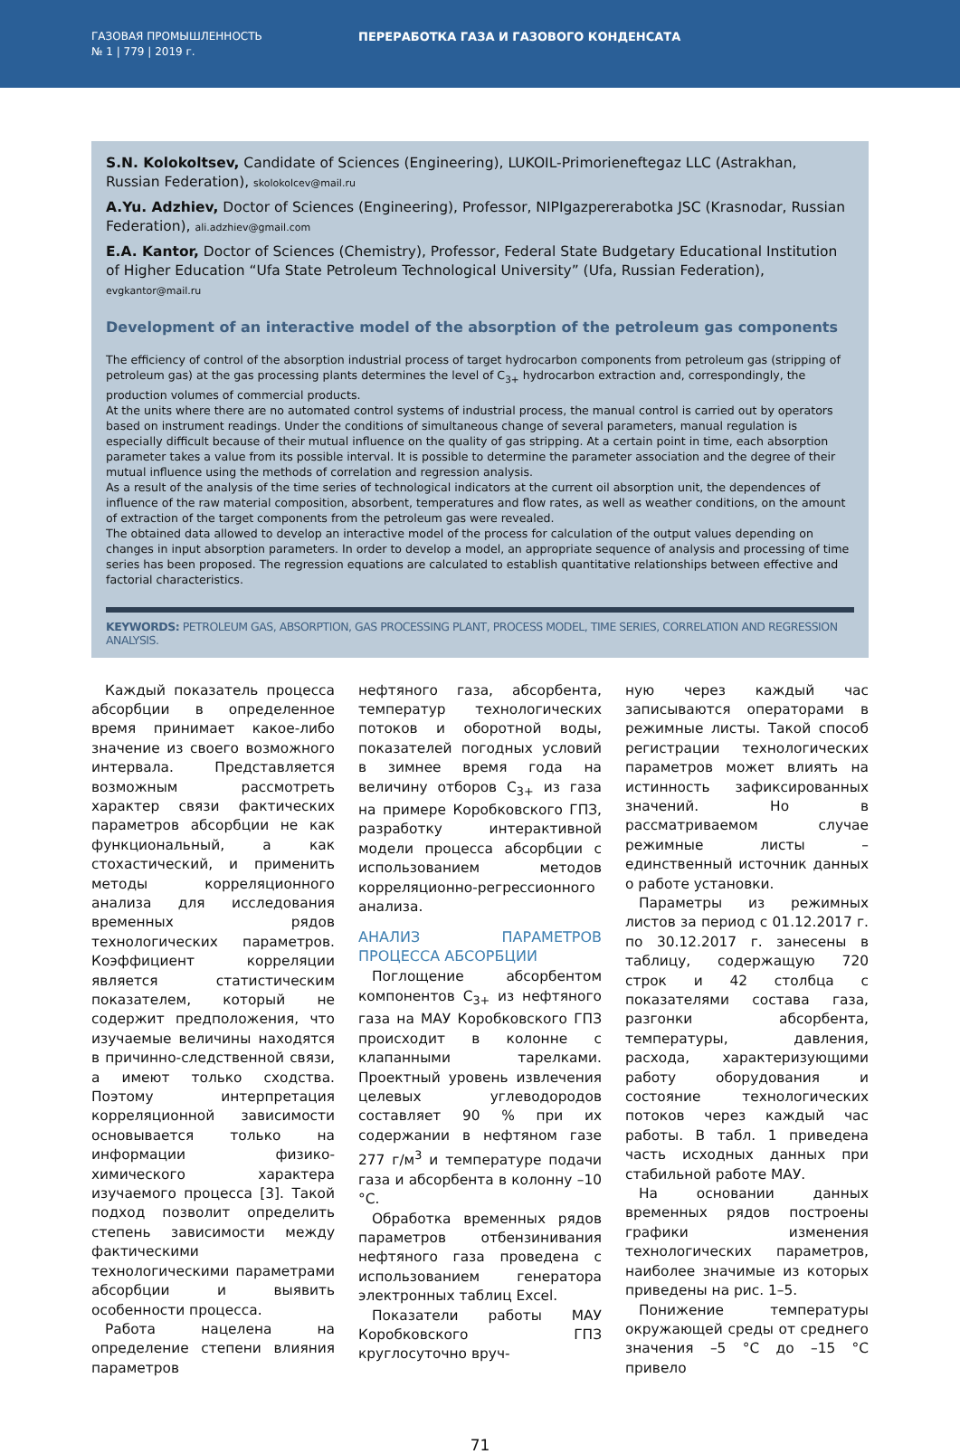ГАЗОВАЯ ПРОМЫШЛЕННОСТЬ
№ 1 | 779 | 2019 г.
ПЕРЕРАБОТКА ГАЗА И ГАЗОВОГО КОНДЕНСАТА
S.N. Kolokoltsev, Candidate of Sciences (Engineering), LUKOIL-Primorieneftegaz LLC (Astrakhan, Russian Federation), skolokolcev@mail.ru
A.Yu. Adzhiev, Doctor of Sciences (Engineering), Professor, NIPIgazpererabotka JSC (Krasnodar, Russian Federation), ali.adzhiev@gmail.com
E.A. Kantor, Doctor of Sciences (Chemistry), Professor, Federal State Budgetary Educational Institution of Higher Education “Ufa State Petroleum Technological University” (Ufa, Russian Federation),
evgkantor@mail.ru
Development of an interactive model of the absorption of the petroleum gas components
The efficiency of control of the absorption industrial process of target hydrocarbon components from petroleum gas (stripping of petroleum gas) at the gas processing plants determines the level of C<sub>3+</sub> hydrocarbon extraction and, correspondingly, the production volumes of commercial products.
At the units where there are no automated control systems of industrial process, the manual control is carried out by operators based on instrument readings. Under the conditions of simultaneous change of several parameters, manual regulation is especially difficult because of their mutual influence on the quality of gas stripping. At a certain point in time, each absorption parameter takes a value from its possible interval. It is possible to determine the parameter association and the degree of their mutual influence using the methods of correlation and regression analysis.
As a result of the analysis of the time series of technological indicators at the current oil absorption unit, the dependences of influence of the raw material composition, absorbent, temperatures and flow rates, as well as weather conditions, on the amount of extraction of the target components from the petroleum gas were revealed.
The obtained data allowed to develop an interactive model of the process for calculation of the output values depending on changes in input absorption parameters. In order to develop a model, an appropriate sequence of analysis and processing of time series has been proposed. The regression equations are calculated to establish quantitative relationships between effective and factorial characteristics.
KEYWORDS: PETROLEUM GAS, ABSORPTION, GAS PROCESSING PLANT, PROCESS MODEL, TIME SERIES, CORRELATION AND REGRESSION ANALYSIS.
Каждый показатель процесса абсорбции в определенное время принимает какое-либо значение из своего возможного интервала. Представляется возможным рассмотреть характер связи фактических параметров абсорбции не как функциональный, а как стохастический, и применить методы корреляционного анализа для исследования временных рядов технологических параметров. Коэффициент корреляции является статистическим показателем, который не содержит предположения, что изучаемые величины находятся в причинно-следственной связи, а имеют только сходства. Поэтому интерпретация корреляционной зависимости основывается только на информации физико-химического характера изучаемого процесса [3]. Такой подход позволит определить степень зависимости между фактическими технологическими параметрами абсорбции и выявить особенности процесса.
Работа нацелена на определение степени влияния параметров
нефтяного газа, абсорбента, температур технологических потоков и оборотной воды, показателей погодных условий в зимнее время года на величину отборов C<sub>3+</sub> из газа на примере Коробковского ГПЗ, разработку интерактивной модели процесса абсорбции с использованием методов корреляционно-регрессионного анализа.
АНАЛИЗ ПАРАМЕТРОВ ПРОЦЕССА АБСОРБЦИИ
Поглощение абсорбентом компонентов C<sub>3+</sub> из нефтяного газа на МАУ Коробковского ГПЗ происходит в колонне с клапанными тарелками. Проектный уровень извлечения целевых углеводородов составляет 90 % при их содержании в нефтяном газе 277 г/м<sup>3</sup> и температуре подачи газа и абсорбента в колонну –10 °С.
Обработка временных рядов параметров отбензинивания нефтяного газа проведена с использованием генератора электронных таблиц Excel.
Показатели работы МАУ Коробковского ГПЗ круглосуточно вруч-
ную через каждый час записываются операторами в режимные листы. Такой способ регистрации технологических параметров может влиять на истинность зафиксированных значений. Но в рассматриваемом случае режимные листы – единственный источник данных о работе установки.
Параметры из режимных листов за период с 01.12.2017 г. по 30.12.2017 г. занесены в таблицу, содержащую 720 строк и 42 столбца с показателями состава газа, разгонки абсорбента, температуры, давления, расхода, характеризующими работу оборудования и состояние технологических потоков через каждый час работы. В табл. 1 приведена часть исходных данных при стабильной работе МАУ.
На основании данных временных рядов построены графики изменения технологических параметров, наиболее значимые из которых приведены на рис. 1–5.
Понижение температуры окружающей среды от среднего значения –5 °С до –15 °С привело
71